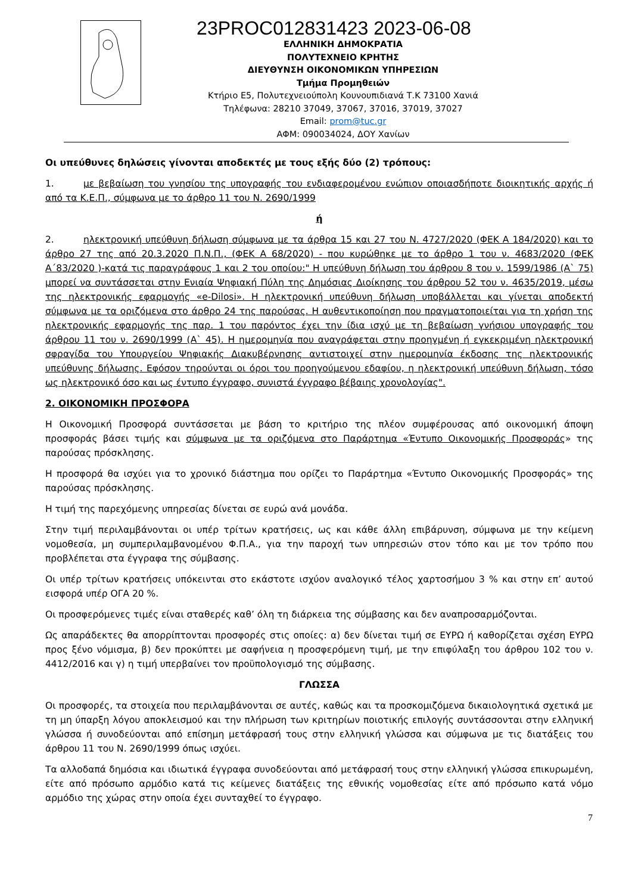23PROC012831423 2023-06-08
ΕΛΛΗΝΙΚΗ ΔΗΜΟΚΡΑΤΙΑ
ΠΟΛΥΤΕΧΝΕΙΟ ΚΡΗΤΗΣ
ΔΙΕΥΘΥΝΣΗ ΟΙΚΟΝΟΜΙΚΩΝ ΥΠΗΡΕΣΙΩΝ
Τμήμα Προμηθειών
Κτήριο Ε5, Πολυτεχνειούπολη Κουνουπιδιανά Τ.Κ 73100 Χανιά
Τηλέφωνα: 28210 37049, 37067, 37016, 37019, 37027
Email: prom@tuc.gr
ΑΦΜ: 090034024, ΔΟΥ Χανίων
Οι υπεύθυνες δηλώσεις γίνονται αποδεκτές με τους εξής δύο (2) τρόπους:
1. με βεβαίωση του γνησίου της υπογραφής του ενδιαφερομένου ενώπιον οποιασδήποτε διοικητικής αρχής ή από τα Κ.Ε.Π., σύμφωνα με το άρθρο 11 του Ν. 2690/1999
ή
2. ηλεκτρονική υπεύθυνη δήλωση σύμφωνα με τα άρθρα 15 και 27 του Ν. 4727/2020 (ΦΕΚ Α 184/2020) και το άρθρο 27 της από 20.3.2020 Π.Ν.Π., (ΦΕΚ Α 68/2020) - που κυρώθηκε με το άρθρο 1 του ν. 4683/2020 (ΦΕΚ Α΄83/2020 )-κατά τις παραγράφους 1 και 2 του οποίου:" Η υπεύθυνη δήλωση του άρθρου 8 του ν. 1599/1986 (Α` 75) μπορεί να συντάσσεται στην Ενιαία Ψηφιακή Πύλη της Δημόσιας Διοίκησης του άρθρου 52 του ν. 4635/2019, μέσω της ηλεκτρονικής εφαρμογής «e-Dilosi». Η ηλεκτρονική υπεύθυνη δήλωση υποβάλλεται και γίνεται αποδεκτή σύμφωνα με τα οριζόμενα στο άρθρο 24 της παρούσας. Η αυθεντικοποίηση που πραγματοποιείται για τη χρήση της ηλεκτρονικής εφαρμογής της παρ. 1 του παρόντος έχει την ίδια ισχύ με τη βεβαίωση γνήσιου υπογραφής του άρθρου 11 του ν. 2690/1999 (Α` 45). Η ημερομηνία που αναγράφεται στην προηγμένη ή εγκεκριμένη ηλεκτρονική σφραγίδα του Υπουργείου Ψηφιακής Διακυβέρνησης αντιστοιχεί στην ημερομηνία έκδοσης της ηλεκτρονικής υπεύθυνης δήλωσης. Εφόσον τηρούνται οι όροι του προηγούμενου εδαφίου, η ηλεκτρονική υπεύθυνη δήλωση, τόσο ως ηλεκτρονικό όσο και ως έντυπο έγγραφο, συνιστά έγγραφο βέβαιης χρονολογίας".
2. ΟΙΚΟΝΟΜΙΚΗ ΠΡΟΣΦΟΡΑ
Η Οικονομική Προσφορά συντάσσεται με βάση το κριτήριο της πλέον συμφέρουσας από οικονομική άποψη προσφοράς βάσει τιμής και σύμφωνα με τα οριζόμενα στο Παράρτημα «Έντυπο Οικονομικής Προσφοράς» της παρούσας πρόσκλησης.
Η προσφορά θα ισχύει για το χρονικό διάστημα που ορίζει το Παράρτημα «Έντυπο Οικονομικής Προσφοράς» της παρούσας πρόσκλησης.
Η τιμή της παρεχόμενης υπηρεσίας δίνεται σε ευρώ ανά μονάδα.
Στην τιμή περιλαμβάνονται οι υπέρ τρίτων κρατήσεις, ως και κάθε άλλη επιβάρυνση, σύμφωνα με την κείμενη νομοθεσία, μη συμπεριλαμβανομένου Φ.Π.Α., για την παροχή των υπηρεσιών στον τόπο και με τον τρόπο που προβλέπεται στα έγγραφα της σύμβασης.
Οι υπέρ τρίτων κρατήσεις υπόκεινται στο εκάστοτε ισχύον αναλογικό τέλος χαρτοσήμου 3 % και στην επ’ αυτού εισφορά υπέρ ΟΓΑ 20 %.
Οι προσφερόμενες τιμές είναι σταθερές καθ’ όλη τη διάρκεια της σύμβασης και δεν αναπροσαρμόζονται.
Ως απαράδεκτες θα απορρίπτονται προσφορές στις οποίες: α) δεν δίνεται τιμή σε ΕΥΡΩ ή καθορίζεται σχέση ΕΥΡΩ προς ξένο νόμισμα, β) δεν προκύπτει με σαφήνεια η προσφερόμενη τιμή, με την επιφύλαξη του άρθρου 102 του ν. 4412/2016 και γ) η τιμή υπερβαίνει τον προϋπολογισμό της σύμβασης.
ΓΛΩΣΣΑ
Οι προσφορές, τα στοιχεία που περιλαμβάνονται σε αυτές, καθώς και τα προσκομιζόμενα δικαιολογητικά σχετικά με τη μη ύπαρξη λόγου αποκλεισμού και την πλήρωση των κριτηρίων ποιοτικής επιλογής συντάσσονται στην ελληνική γλώσσα ή συνοδεύονται από επίσημη μετάφρασή τους στην ελληνική γλώσσα και σύμφωνα με τις διατάξεις του άρθρου 11 του Ν. 2690/1999 όπως ισχύει.
Τα αλλοδαπά δημόσια και ιδιωτικά έγγραφα συνοδεύονται από μετάφρασή τους στην ελληνική γλώσσα επικυρωμένη, είτε από πρόσωπο αρμόδιο κατά τις κείμενες διατάξεις της εθνικής νομοθεσίας είτε από πρόσωπο κατά νόμο αρμόδιο της χώρας στην οποία έχει συνταχθεί το έγγραφο.
7